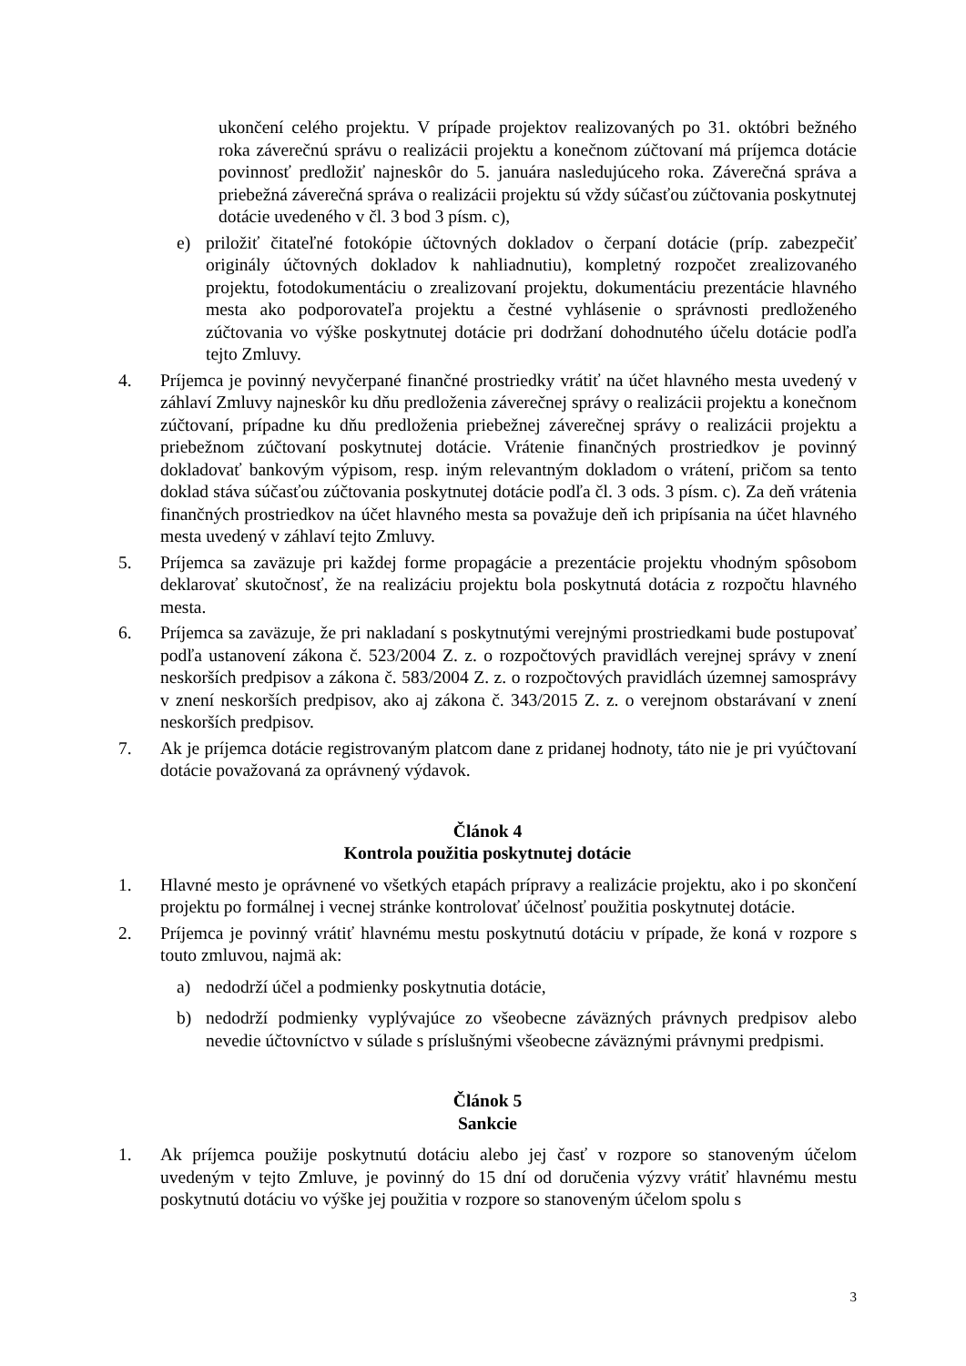ukončení celého projektu. V prípade projektov realizovaných po 31. októbri bežného roka záverečnú správu o realizácii projektu a konečnom zúčtovaní má príjemca dotácie povinnosť predložiť najneskôr do 5. januára nasledujúceho roka. Záverečná správa a priebežná záverečná správa o realizácii projektu sú vždy súčasťou zúčtovania poskytnutej dotácie uvedeného v čl. 3 bod 3 písm. c),
e) priložiť čitateľné fotokópie účtovných dokladov o čerpaní dotácie (príp. zabezpečiť originály účtovných dokladov k nahliadnutiu), kompletný rozpočet zrealizovaného projektu, fotodokumentáciu o zrealizovaní projektu, dokumentáciu prezentácie hlavného mesta ako podporovateľa projektu a čestné vyhlásenie o správnosti predloženého zúčtovania vo výške poskytnutej dotácie pri dodržaní dohodnutého účelu dotácie podľa tejto Zmluvy.
4. Príjemca je povinný nevyčerpané finančné prostriedky vrátiť na účet hlavného mesta uvedený v záhlaví Zmluvy najneskôr ku dňu predloženia záverečnej správy o realizácii projektu a konečnom zúčtovaní, prípadne ku dňu predloženia priebežnej záverečnej správy o realizácii projektu a priebežnom zúčtovaní poskytnutej dotácie. Vrátenie finančných prostriedkov je povinný dokladovať bankovým výpisom, resp. iným relevantným dokladom o vrátení, pričom sa tento doklad stáva súčasťou zúčtovania poskytnutej dotácie podľa čl. 3 ods. 3 písm. c). Za deň vrátenia finančných prostriedkov na účet hlavného mesta sa považuje deň ich pripísania na účet hlavného mesta uvedený v záhlaví tejto Zmluvy.
5. Príjemca sa zaväzuje pri každej forme propagácie a prezentácie projektu vhodným spôsobom deklarovať skutočnosť, že na realizáciu projektu bola poskytnutá dotácia z rozpočtu hlavného mesta.
6. Príjemca sa zaväzuje, že pri nakladaní s poskytnutými verejnými prostriedkami bude postupovať podľa ustanovení zákona č. 523/2004 Z. z. o rozpočtových pravidlách verejnej správy v znení neskorších predpisov a zákona č. 583/2004 Z. z. o rozpočtových pravidlách územnej samosprávy v znení neskorších predpisov, ako aj zákona č. 343/2015 Z. z. o verejnom obstarávaní v znení neskorších predpisov.
7. Ak je príjemca dotácie registrovaným platcom dane z pridanej hodnoty, táto nie je pri vyúčtovaní dotácie považovaná za oprávnený výdavok.
Článok 4
Kontrola použitia poskytnutej dotácie
1. Hlavné mesto je oprávnené vo všetkých etapách prípravy a realizácie projektu, ako i po skončení projektu po formálnej i vecnej stránke kontrolovať účelnosť použitia poskytnutej dotácie.
2. Príjemca je povinný vrátiť hlavnému mestu poskytnutú dotáciu v prípade, že koná v rozpore s touto zmluvou, najmä ak:
a) nedodrží účel a podmienky poskytnutia dotácie,
b) nedodrží podmienky vyplývajúce zo všeobecne záväzných právnych predpisov alebo nevedie účtovníctvo v súlade s príslušnými všeobecne záväznými právnymi predpismi.
Článok 5
Sankcie
1. Ak príjemca použije poskytnutú dotáciu alebo jej časť v rozpore so stanoveným účelom uvedeným v tejto Zmluve, je povinný do 15 dní od doručenia výzvy vrátiť hlavnému mestu poskytnutú dotáciu vo výške jej použitia v rozpore so stanoveným účelom spolu s
3